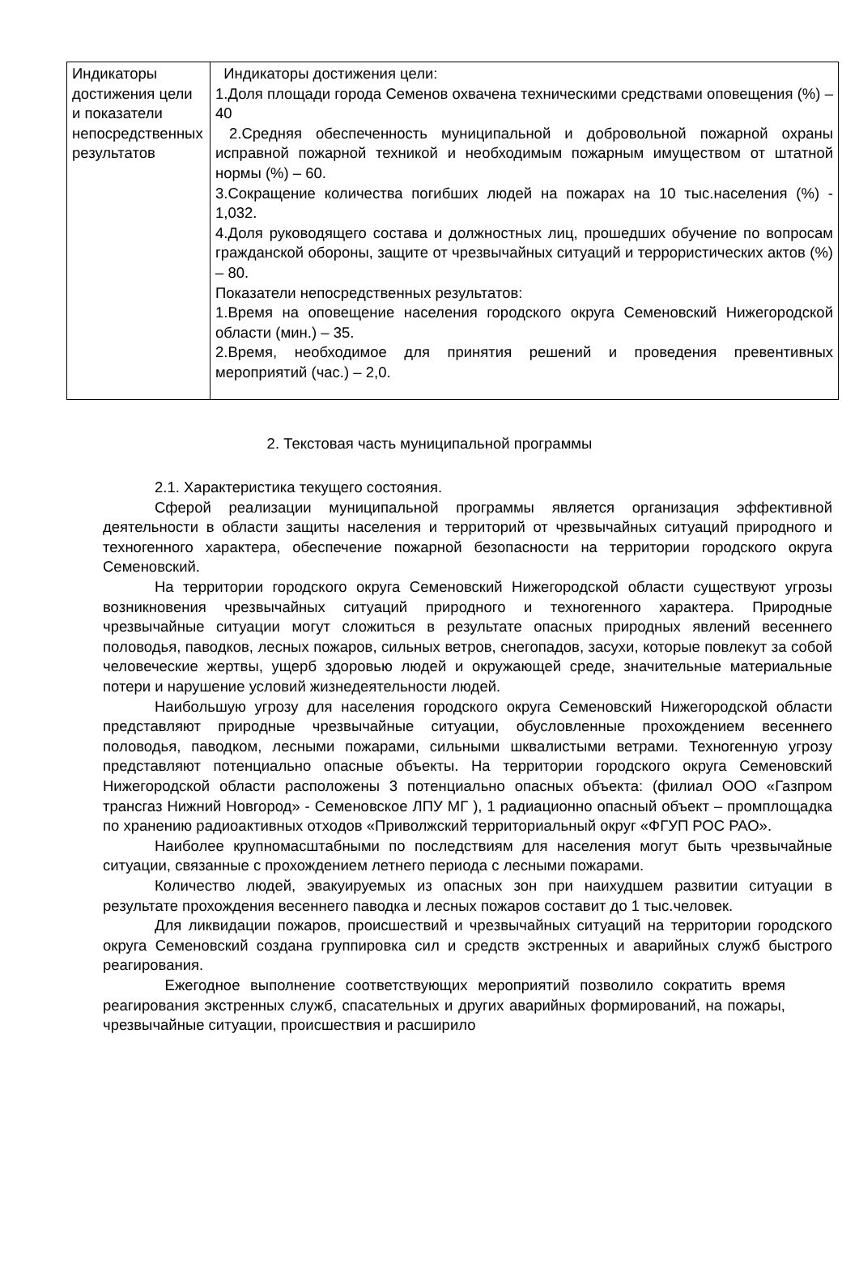| Индикаторы достижения цели и показатели непосредственных результатов | Индикаторы достижения цели: 1.Доля площади города Семенов охвачена техническими средствами оповещения (%) – 40 2.Средняя обеспеченность муниципальной и добровольной пожарной охраны исправной пожарной техникой и необходимым пожарным имуществом от штатной нормы (%) – 60. 3.Сокращение количества погибших людей на пожарах на 10 тыс.населения (%) - 1,032. 4.Доля руководящего состава и должностных лиц, прошедших обучение по вопросам гражданской обороны, защите от чрезвычайных ситуаций и террористических актов (%) – 80. Показатели непосредственных результатов: 1.Время на оповещение населения городского округа Семеновский Нижегородской области (мин.) – 35. 2.Время, необходимое для принятия решений и проведения превентивных мероприятий (час.) – 2,0. |
2. Текстовая часть муниципальной программы
2.1. Характеристика текущего состояния.
Сферой реализации муниципальной программы является организация эффективной деятельности в области защиты населения и территорий от чрезвычайных ситуаций природного и техногенного характера, обеспечение пожарной безопасности на территории городского округа Семеновский.
На территории городского округа Семеновский Нижегородской области существуют угрозы возникновения чрезвычайных ситуаций природного и техногенного характера. Природные чрезвычайные ситуации могут сложиться в результате опасных природных явлений весеннего половодья, паводков, лесных пожаров, сильных ветров, снегопадов, засухи, которые повлекут за собой человеческие жертвы, ущерб здоровью людей и окружающей среде, значительные материальные потери и нарушение условий жизнедеятельности людей.
Наибольшую угрозу для населения городского округа Семеновский Нижегородской области представляют природные чрезвычайные ситуации, обусловленные прохождением весеннего половодья, паводком, лесными пожарами, сильными шквалистыми ветрами. Техногенную угрозу представляют потенциально опасные объекты. На территории городского округа Семеновский Нижегородской области расположены 3 потенциально опасных объекта: (филиал ООО «Газпром трансгаз Нижний Новгород» - Семеновское ЛПУ МГ ), 1 радиационно опасный объект – промплощадка по хранению радиоактивных отходов «Приволжский территориальный округ «ФГУП РОС РАО».
Наиболее крупномасштабными по последствиям для населения могут быть чрезвычайные ситуации, связанные с прохождением летнего периода с лесными пожарами.
Количество людей, эвакуируемых из опасных зон при наихудшем развитии ситуации в результате прохождения весеннего паводка и лесных пожаров составит до 1 тыс.человек.
Для ликвидации пожаров, происшествий и чрезвычайных ситуаций на территории городского округа Семеновский создана группировка сил и средств экстренных и аварийных служб быстрого реагирования.
Ежегодное выполнение соответствующих мероприятий позволило сократить время реагирования экстренных служб, спасательных и других аварийных формирований, на пожары, чрезвычайные ситуации, происшествия и расширило